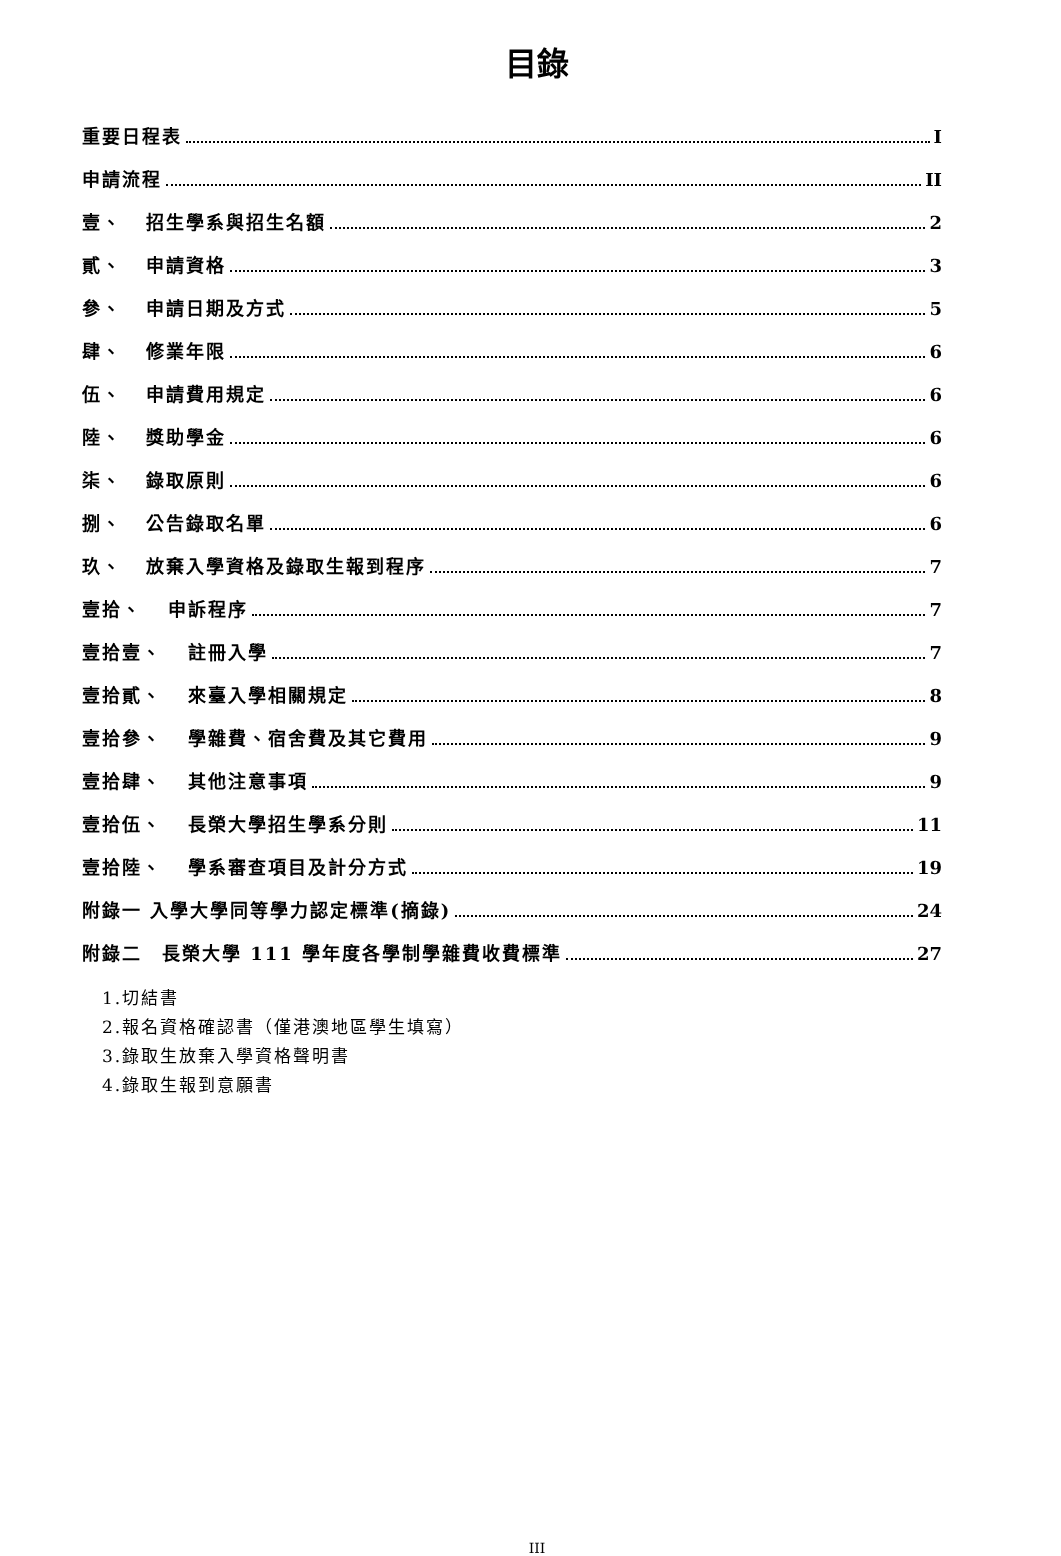目錄
重要日程表 I
申請流程 II
壹、 招生學系與招生名額 2
貳、 申請資格 3
參、 申請日期及方式 5
肆、 修業年限 6
伍、 申請費用規定 6
陸、 獎助學金 6
柒、 錄取原則 6
捌、 公告錄取名單 6
玖、 放棄入學資格及錄取生報到程序 7
壹拾、 申訴程序 7
壹拾壹、 註冊入學 7
壹拾貳、 來臺入學相關規定 8
壹拾參、 學雜費、宿舍費及其它費用 9
壹拾肆、 其他注意事項 9
壹拾伍、 長榮大學招生學系分則 11
壹拾陸、 學系審查項目及計分方式 19
附錄一 入學大學同等學力認定標準(摘錄) 24
附錄二　長榮大學 111 學年度各學制學雜費收費標準 27
1.切結書
2.報名資格確認書（僅港澳地區學生填寫）
3.錄取生放棄入學資格聲明書
4.錄取生報到意願書
III